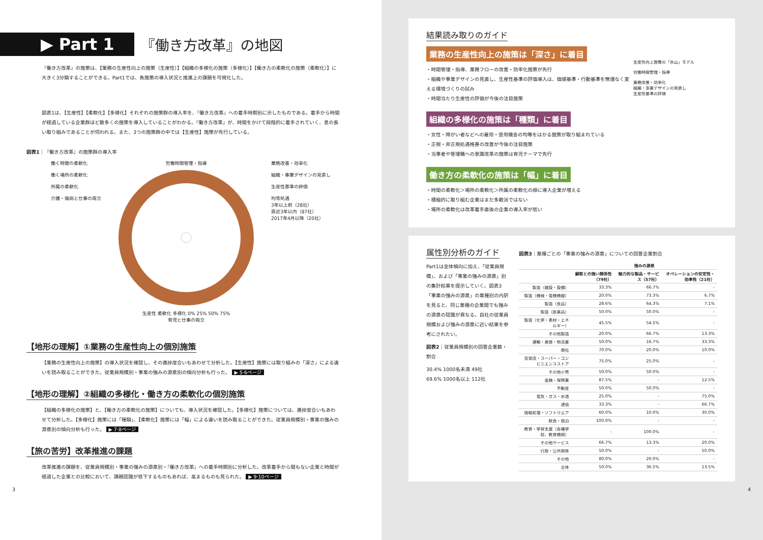▶ Part 1
『働き方改革』の地図
『働き方改革』の施策は、【業務の生産性向上の施策（生産性）】【組織の多様化の施策（多様化）】【働き方の柔軟化の施策（柔軟化）】に大きく3分類することができる。Part1では、各施策の導入状況と推進上の課題を可視化した。
図表1は、【生産性】【柔軟化】【多様化】それぞれの施策群の導入率を、『働き方改革』への着手時期別に示したものである。着手から時間が経過している企業群ほど数多くの施策を導入していることがわかる。『働き方改革』が、時間をかけて段階的に着手されていく、息の長い取り組みであることが伺われる。また、3つの施策群の中では【生産性】施策が先行している。
図表1｜『働き方改革』の施策群の導入率
働く時間の柔軟化
働く場所の柔軟化
所属の柔軟化
介護・傷病と仕事の両立
労働時間管理・指導
生産性 柔軟化 多様化 0% 25% 50% 75%
育児と仕事の両立
業務改善・効率化
組織・事業デザインの見直し
生産性基準の評価
均等処遇
3年以上前（28社）
直近3年以内（87社）
2017年4月以降（20社）
【地形の理解】①業務の生産性向上の個別施策
【業務の生産性向上の施策】の導入状況を確認し、その進捗度合いもあわせて分析した。【生産性】施策には取り組みの「深さ」による違いを読み取ることができた。従業員規模別・事業の強みの源泉別の傾向分析も行った。 ▶ 5·6ページ
【地形の理解】②組織の多様化・働き方の柔軟化の個別施策
【組織の多様化の施策】と、【働き方の柔軟化の施策】についても、導入状況を確認した。【多様化】施策については、進捗度合いもあわせて分析した。【多様化】施策には「種類」、【柔軟化】施策には「幅」による違いを読み取ることができた。従業員規模別・事業の強みの源泉別の傾向分析も行った。 ▶ 7·8ページ
【旅の苦労】改革推進の課題
改革推進の課題を、従業員規模別・事業の強みの源泉別・『働き方改革』への着手時期別に分析した。改革着手から間もない企業と時間が経過した企業との比較において、課題認識が低下するものもあれば、高まるものも見られた。 ▶ 9·10ページ
3
結果読み取りのガイド
業務の生産性向上の施策は「深さ」に着目
・時間管理・指導、業務フローの改善・効率化施策が先行
・組織や事業デザインの見直し、生産性基準の評価導入は、価値基準・行動基準を無理なく変える環境づくりの試み
・時間当たり生産性の評価が今後の注目施策
組織の多様化の施策は「種類」に着目
・女性・障がい者などへの雇用・登用機会の均等をはかる施策が取り組まれている
・正規・非正規処遇格差の改善が今後の注目施策
・当事者や管理職への意識改革の施策は育児テーマで先行
働き方の柔軟化の施策は「幅」に着目
・時間の柔軟化＞場所の柔軟化＞所属の柔軟化の順に導入企業が増える
・積極的に取り組む企業はまだ多数派ではない
・場所の柔軟化は改革着手直後の企業の導入率が低い
生産性向上施策の「氷山」モデル
労働時間管理・指導
業務改善・効率化
組織・事業デザインの見直し
生産性基準の評価
属性別分析のガイド
Part1は全体傾向に加え、「従業員規模」、および「事業の強みの源泉」別の集計結果を提示していく。図表3「事業の強みの源泉」の業種別の内訳を見ると、同じ業種の企業間でも強みの源泉の認識が異なる。自社の従業員規模および強みの源泉に近い結果を参考にされたい。
図表2｜従業員規模別の回答企業数・割合
30.4% 1000名未満 49社
69.6% 1000名以上 112社
図表3｜業種ごとの「事業の強みの源泉」についての回答企業割合
| | 強みの源泉 | | |
| --- | --- | --- | --- |
| | 顧客との強い関係性（79社） | 魅力的な製品・サービス（57社） | オペレーションの安定性・効率性（21社） |
| 製造（建設・設備） | 33.3% | 66.7% | - |
| 製造（機械・電機機器） | 20.0% | 73.3% | 6.7% |
| 製造（食品） | 28.6% | 64.3% | 7.1% |
| 製造（医薬品） | 50.0% | 50.0% | - |
| 製造（化学・素材・エネルギー） | 45.5% | 54.5% | - |
| その他製造 | 20.0% | 66.7% | 13.3% |
| 運輸・倉庫・物流業 | 50.0% | 16.7% | 33.3% |
| 商社 | 70.0% | 20.0% | 10.0% |
| 百貨店・スーパー・コンビニエンスストア | 75.0% | 25.0% | - |
| その他小売 | 50.0% | 50.0% | - |
| 金融・保険業 | 87.5% | - | 12.5% |
| 不動産 | 50.0% | 50.0% | - |
| 電気・ガス・水道 | 25.0% | - | 75.0% |
| 通信 | 33.3% | - | 66.7% |
| 情報処理・ソフトウエア | 60.0% | 10.0% | 30.0% |
| 飲食・宿泊 | 100.0% | - | - |
| 教育・学習支援（各種学校、教育機関） | - | 100.0% | - |
| その他サービス | 66.7% | 13.3% | 20.0% |
| 行政・公共関係 | 50.0% | - | 50.0% |
| その他 | 80.0% | 20.0% | - |
| 全体 | 50.0% | 36.5% | 13.5% |
4